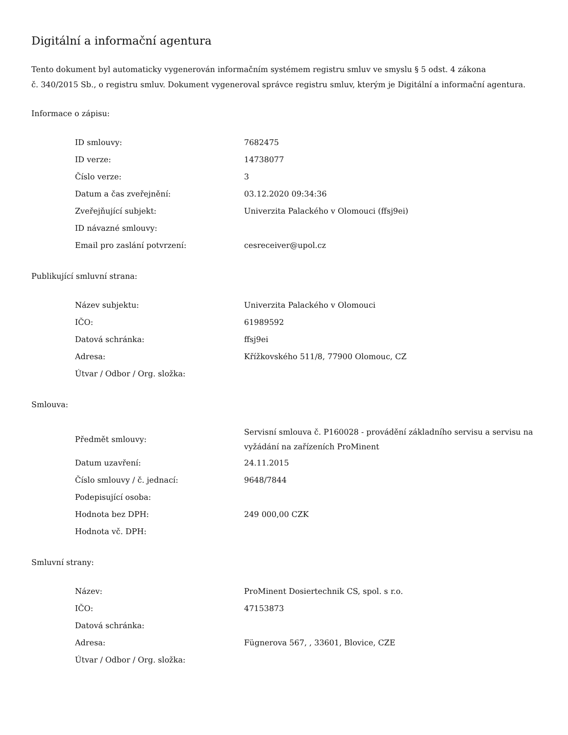Digitální a informační agentura
Tento dokument byl automaticky vygenerován informačním systémem registru smluv ve smyslu § 5 odst. 4 zákona
č. 340/2015 Sb., o registru smluv. Dokument vygeneroval správce registru smluv, kterým je Digitální a informační agentura.
Informace o zápisu:
| ID smlouvy: | 7682475 |
| ID verze: | 14738077 |
| Číslo verze: | 3 |
| Datum a čas zveřejnění: | 03.12.2020 09:34:36 |
| Zveřejňující subjekt: | Univerzita Palackého v Olomouci (ffsj9ei) |
| ID návazné smlouvy: | |
| Email pro zaslání potvrzení: | cesreceiver@upol.cz |
Publikující smluvní strana:
| Název subjektu: | Univerzita Palackého v Olomouci |
| IČO: | 61989592 |
| Datová schránka: | ffsj9ei |
| Adresa: | Křížkovského 511/8, 77900 Olomouc, CZ |
| Útvar / Odbor / Org. složka: | |
Smlouva:
| Předmět smlouvy: | Servisní smlouva č. P160028 - provádění základního servisu a servisu na vyžádání na zařízeních ProMinent |
| Datum uzavření: | 24.11.2015 |
| Číslo smlouvy / č. jednací: | 9648/7844 |
| Podepisující osoba: | |
| Hodnota bez DPH: | 249 000,00 CZK |
| Hodnota vč. DPH: | |
Smluvní strany:
| Název: | ProMinent Dosiertechnik CS, spol. s r.o. |
| IČO: | 47153873 |
| Datová schránka: | |
| Adresa: | Fügnerova 567, , 33601, Blovice, CZE |
| Útvar / Odbor / Org. složka: | |